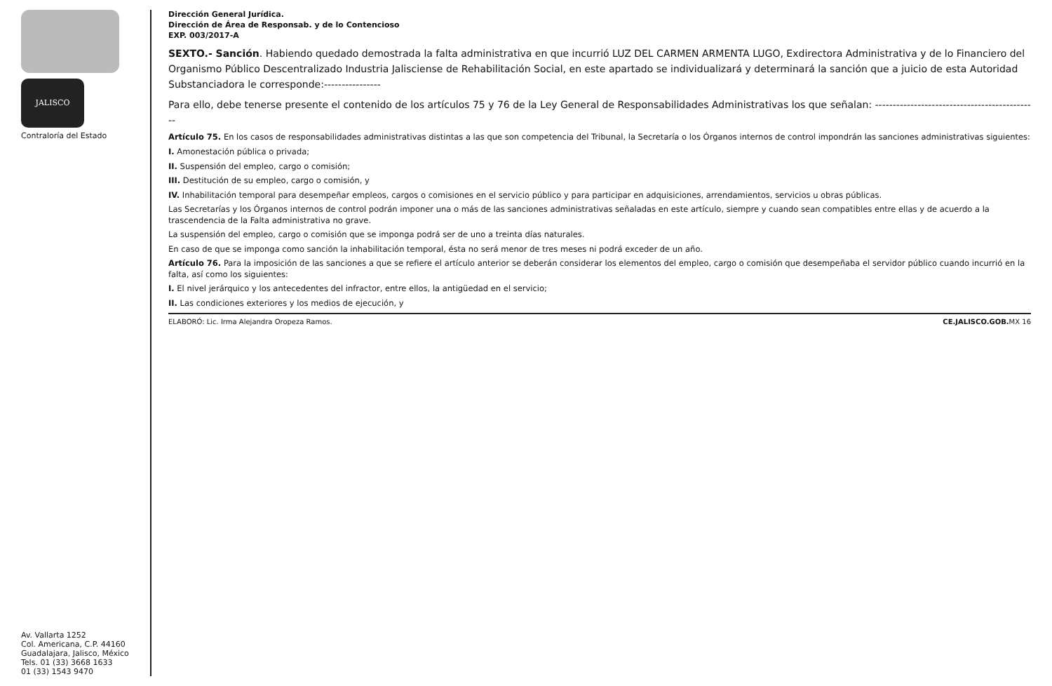JALISCO
Contraloría del Estado
Av. Vallarta 1252
Col. Americana, C.P. 44160
Guadalajara, Jalisco, México
Tels. 01 (33) 3668 1633
01 (33) 1543 9470
Dirección General Jurídica.
Dirección de Área de Responsab. y de lo Contencioso
EXP. 003/2017-A
SEXTO.- Sanción. Habiendo quedado demostrada la falta administrativa en que incurrió LUZ DEL CARMEN ARMENTA LUGO, Exdirectora Administrativa y de lo Financiero del Organismo Público Descentralizado Industria Jalisciense de Rehabilitación Social, en este apartado se individualizará y determinará la sanción que a juicio de esta Autoridad Substanciadora le corresponde:----------------
Para ello, debe tenerse presente el contenido de los artículos 75 y 76 de la Ley General de Responsabilidades Administrativas los que señalan: ----------------------------------------------
Artículo 75. En los casos de responsabilidades administrativas distintas a las que son competencia del Tribunal, la Secretaría o los Órganos internos de control impondrán las sanciones administrativas siguientes:
I. Amonestación pública o privada;
II. Suspensión del empleo, cargo o comisión;
III. Destitución de su empleo, cargo o comisión, y
IV. Inhabilitación temporal para desempeñar empleos, cargos o comisiones en el servicio público y para participar en adquisiciones, arrendamientos, servicios u obras públicas.
Las Secretarías y los Órganos internos de control podrán imponer una o más de las sanciones administrativas señaladas en este artículo, siempre y cuando sean compatibles entre ellas y de acuerdo a la trascendencia de la Falta administrativa no grave.
La suspensión del empleo, cargo o comisión que se imponga podrá ser de uno a treinta días naturales.
En caso de que se imponga como sanción la inhabilitación temporal, ésta no será menor de tres meses ni podrá exceder de un año.
Artículo 76. Para la imposición de las sanciones a que se refiere el artículo anterior se deberán considerar los elementos del empleo, cargo o comisión que desempeñaba el servidor público cuando incurrió en la falta, así como los siguientes:
I. El nivel jerárquico y los antecedentes del infractor, entre ellos, la antigüedad en el servicio;
II. Las condiciones exteriores y los medios de ejecución, y
ELABORÓ: Lic. Irma Alejandra Oropeza Ramos. CE.JALISCO.GOB. MX 16